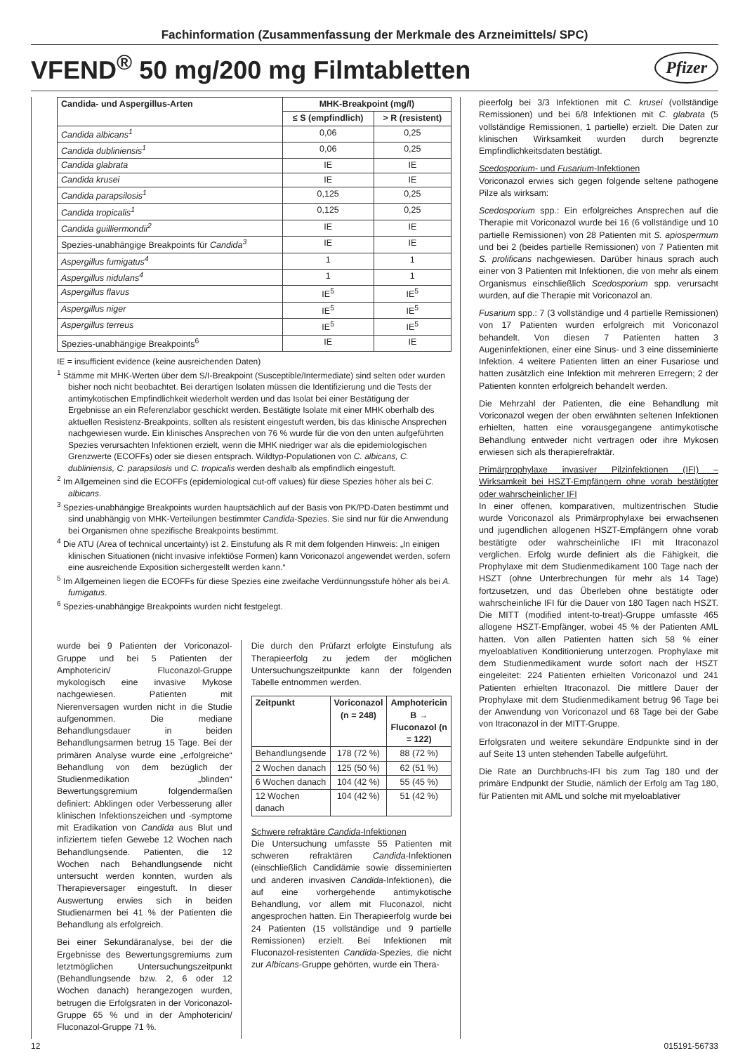Fachinformation (Zusammenfassung der Merkmale des Arzneimittels/ SPC)
VFEND<sup>®</sup> 50 mg/200 mg Filmtabletten
Pfizer
| Candida- und Aspergillus-Arten | MHK-Breakpoint (mg/l) | |
| --- | --- | --- |
| | ≤ S (empfindlich) | > R (resistent) |
| Candida albicans<sup>1</sup> | 0,06 | 0,25 |
| Candida dubliniensis<sup>1</sup> | 0,06 | 0,25 |
| Candida glabrata | IE | IE |
| Candida krusei | IE | IE |
| Candida parapsilosis<sup>1</sup> | 0,125 | 0,25 |
| Candida tropicalis<sup>1</sup> | 0,125 | 0,25 |
| Candida guilliermondii<sup>2</sup> | IE | IE |
| Spezies-unabhängige Breakpoints für Candida<sup>3</sup> | IE | IE |
| Aspergillus fumigatus<sup>4</sup> | 1 | 1 |
| Aspergillus nidulans<sup>4</sup> | 1 | 1 |
| Aspergillus flavus | IE<sup>5</sup> | IE<sup>5</sup> |
| Aspergillus niger | IE<sup>5</sup> | IE<sup>5</sup> |
| Aspergillus terreus | IE<sup>5</sup> | IE<sup>5</sup> |
| Spezies-unabhängige Breakpoints<sup>6</sup> | IE | IE |
IE = insufficient evidence (keine ausreichenden Daten)
<sup>1</sup> Stämme mit MHK-Werten über dem S/I-Breakpoint (Susceptible/Intermediate) sind selten oder wurden bisher noch nicht beobachtet. Bei derartigen Isolaten müssen die Identifizierung und die Tests der antimykotischen Empfindlichkeit wiederholt werden und das Isolat bei einer Bestätigung der Ergebnisse an ein Referenzlabor geschickt werden. Bestätigte Isolate mit einer MHK oberhalb des aktuellen Resistenz-Breakpoints, sollten als resistent eingestuft werden, bis das klinische Ansprechen nachgewiesen wurde. Ein klinisches Ansprechen von 76 % wurde für die von den unten aufgeführten Spezies verursachten Infektionen erzielt, wenn die MHK niedriger war als die epidemiologischen Grenzwerte (ECOFFs) oder sie diesen entsprach. Wildtyp-Populationen von C. albicans, C. dubliniensis, C. parapsilosis und C. tropicalis werden deshalb als empfindlich eingestuft.
<sup>2</sup> Im Allgemeinen sind die ECOFFs (epidemiological cut-off values) für diese Spezies höher als bei C. albicans.
<sup>3</sup> Spezies-unabhängige Breakpoints wurden hauptsächlich auf der Basis von PK/PD-Daten bestimmt und sind unabhängig von MHK-Verteilungen bestimmter Candida-Spezies. Sie sind nur für die Anwendung bei Organismen ohne spezifische Breakpoints bestimmt.
<sup>4</sup> Die ATU (Area of technical uncertainty) ist 2. Einstufung als R mit dem folgenden Hinweis: „In einigen klinischen Situationen (nicht invasive infektiöse Formen) kann Voriconazol angewendet werden, sofern eine ausreichende Exposition sichergestellt werden kann.“
<sup>5</sup> Im Allgemeinen liegen die ECOFFs für diese Spezies eine zweifache Verdünnungsstufe höher als bei A. fumigatus.
<sup>6</sup> Spezies-unabhängige Breakpoints wurden nicht festgelegt.
wurde bei 9 Patienten der Voriconazol-Gruppe und bei 5 Patienten der Amphotericin/ Fluconazol-Gruppe mykologisch eine invasive Mykose nachgewiesen. Patienten mit Nierenversagen wurden nicht in die Studie aufgenommen. Die mediane Behandlungsdauer in beiden Behandlungsarmen betrug 15 Tage. Bei der primären Analyse wurde eine „erfolgreiche“ Behandlung von dem bezüglich der Studienmedikation „blinden“ Bewertungsgremium folgendermaßen definiert: Abklingen oder Verbesserung aller klinischen Infektionszeichen und -symptome mit Eradikation von Candida aus Blut und infiziertem tiefen Gewebe 12 Wochen nach Behandlungsende. Patienten, die 12 Wochen nach Behandlungsende nicht untersucht werden konnten, wurden als Therapieversager eingestuft. In dieser Auswertung erwies sich in beiden Studienarmen bei 41 % der Patienten die Behandlung als erfolgreich.
Bei einer Sekundäranalyse, bei der die Ergebnisse des Bewertungsgremiums zum letztmöglichen Untersuchungszeitpunkt (Behandlungsende bzw. 2, 6 oder 12 Wochen danach) herangezogen wurden, betrugen die Erfolgsraten in der Voriconazol-Gruppe 65 % und in der Amphotericin/ Fluconazol-Gruppe 71 %.
Die durch den Prüfarzt erfolgte Einstufung als Therapieerfolg zu jedem der möglichen Untersuchungszeitpunkte kann der folgenden Tabelle entnommen werden.
| Zeitpunkt | Voriconazol (n = 248) | Amphotericin B → Fluconazol (n = 122) |
| --- | --- | --- |
| Behandlungsende | 178 (72 %) | 88 (72 %) |
| 2 Wochen danach | 125 (50 %) | 62 (51 %) |
| 6 Wochen danach | 104 (42 %) | 55 (45 %) |
| 12 Wochen danach | 104 (42 %) | 51 (42 %) |
Schwere refraktäre Candida-Infektionen
Die Untersuchung umfasste 55 Patienten mit schweren refraktären Candida-Infektionen (einschließlich Candidämie sowie disseminierten und anderen invasiven Candida-Infektionen), die auf eine vorhergehende antimykotische Behandlung, vor allem mit Fluconazol, nicht angesprochen hatten. Ein Therapieerfolg wurde bei 24 Patienten (15 vollständige und 9 partielle Remissionen) erzielt. Bei Infektionen mit Fluconazol-resistenten Candida-Spezies, die nicht zur Albicans-Gruppe gehörten, wurde ein Thera-
pieerfolg bei 3/3 Infektionen mit C. krusei (vollständige Remissionen) und bei 6/8 Infektionen mit C. glabrata (5 vollständige Remissionen, 1 partielle) erzielt. Die Daten zur klinischen Wirksamkeit wurden durch begrenzte Empfindlichkeitsdaten bestätigt.
Scedosporium- und Fusarium-Infektionen
Voriconazol erwies sich gegen folgende seltene pathogene Pilze als wirksam:
Scedosporium spp.: Ein erfolgreiches Ansprechen auf die Therapie mit Voriconazol wurde bei 16 (6 vollständige und 10 partielle Remissionen) von 28 Patienten mit S. apiospermum und bei 2 (beides partielle Remissionen) von 7 Patienten mit S. prolificans nachgewiesen. Darüber hinaus sprach auch einer von 3 Patienten mit Infektionen, die von mehr als einem Organismus einschließlich Scedosporium spp. verursacht wurden, auf die Therapie mit Voriconazol an.
Fusarium spp.: 7 (3 vollständige und 4 partielle Remissionen) von 17 Patienten wurden erfolgreich mit Voriconazol behandelt. Von diesen 7 Patienten hatten 3 Augeninfektionen, einer eine Sinus- und 3 eine disseminierte Infektion. 4 weitere Patienten litten an einer Fusariose und hatten zusätzlich eine Infektion mit mehreren Erregern; 2 der Patienten konnten erfolgreich behandelt werden.
Die Mehrzahl der Patienten, die eine Behandlung mit Voriconazol wegen der oben erwähnten seltenen Infektionen erhielten, hatten eine vorausgegangene antimykotische Behandlung entweder nicht vertragen oder ihre Mykosen erwiesen sich als therapierefraktär.
Primärprophylaxe invasiver Pilzinfektionen (IFI) – Wirksamkeit bei HSZT-Empfängern ohne vorab bestätigter oder wahrscheinlicher IFI
In einer offenen, komparativen, multizentrischen Studie wurde Voriconazol als Primärprophylaxe bei erwachsenen und jugendlichen allogenen HSZT-Empfängern ohne vorab bestätigte oder wahrscheinliche IFI mit Itraconazol verglichen. Erfolg wurde definiert als die Fähigkeit, die Prophylaxe mit dem Studienmedikament 100 Tage nach der HSZT (ohne Unterbrechungen für mehr als 14 Tage) fortzusetzen, und das Überleben ohne bestätigte oder wahrscheinliche IFI für die Dauer von 180 Tagen nach HSZT. Die MITT (modified intent-to-treat)-Gruppe umfasste 465 allogene HSZT-Empfänger, wobei 45 % der Patienten AML hatten. Von allen Patienten hatten sich 58 % einer myeloablativen Konditionierung unterzogen. Prophylaxe mit dem Studienmedikament wurde sofort nach der HSZT eingeleitet: 224 Patienten erhielten Voriconazol und 241 Patienten erhielten Itraconazol. Die mittlere Dauer der Prophylaxe mit dem Studienmedikament betrug 96 Tage bei der Anwendung von Voriconazol und 68 Tage bei der Gabe von Itraconazol in der MITT-Gruppe.
Erfolgsraten und weitere sekundäre Endpunkte sind in der auf Seite 13 unten stehenden Tabelle aufgeführt.
Die Rate an Durchbruchs-IFI bis zum Tag 180 und der primäre Endpunkt der Studie, nämlich der Erfolg am Tag 180, für Patienten mit AML und solche mit myeloablativer
12 015191-56733